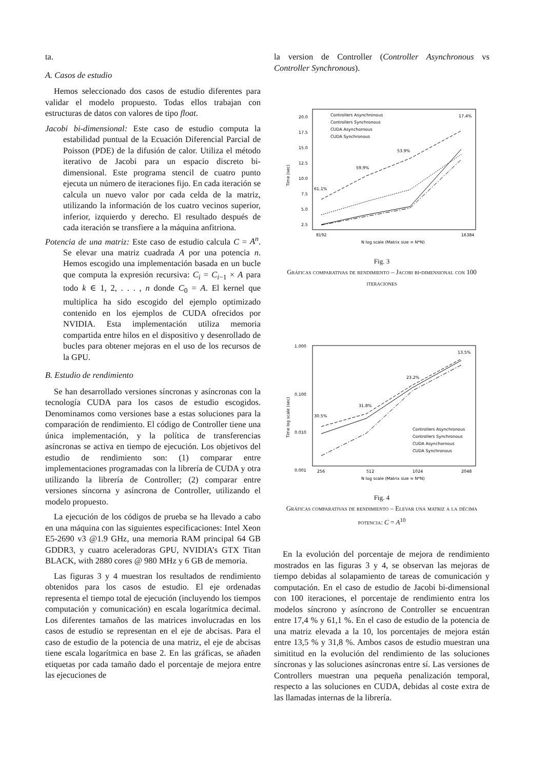ta.
A. Casos de estudio
Hemos seleccionado dos casos de estudio diferentes para validar el modelo propuesto. Todas ellos trabajan con estructuras de datos con valores de tipo float.
Jacobi bi-dimensional: Este caso de estudio computa la estabilidad puntual de la Ecuación Diferencial Parcial de Poisson (PDE) de la difusión de calor. Utiliza el método iterativo de Jacobi para un espacio discreto bi-dimensional. Este programa stencil de cuatro punto ejecuta un número de iteraciones fijo. En cada iteración se calcula un nuevo valor por cada celda de la matriz, utilizando la información de los cuatro vecinos superior, inferior, izquierdo y derecho. El resultado después de cada iteración se transfiere a la máquina anfitriona.
Potencia de una matriz: Este caso de estudio calcula C = A<sup>n</sup>. Se elevar una matriz cuadrada A por una potencia n. Hemos escogido una implementación basada en un bucle que computa la expresión recursiva: C<sub>i</sub> = C<sub>i−1</sub> × A para todo k ∈ 1, 2, . . . , n donde C<sub>0</sub> = A. El kernel que multiplica ha sido escogido del ejemplo optimizado contenido en los ejemplos de CUDA ofrecidos por NVIDIA. Esta implementación utiliza memoria compartida entre hilos en el dispositivo y desenrollado de bucles para obtener mejoras en el uso de los recursos de la GPU.
B. Estudio de rendimiento
Se han desarrollado versiones síncronas y asíncronas con la tecnología CUDA para los casos de estudio escogidos. Denominamos como versiones base a estas soluciones para la comparación de rendimiento. El código de Controller tiene una única implementación, y la política de transferencias asíncronas se activa en tiempo de ejecución. Los objetivos del estudio de rendimiento son: (1) comparar entre implementaciones programadas con la librería de CUDA y otra utilizando la librería de Controller; (2) comparar entre versiones síncorna y asíncrona de Controller, utilizando el modelo propuesto.
La ejecución de los códigos de prueba se ha llevado a cabo en una máquina con las siguientes especificaciones: Intel Xeon E5-2690 v3 @1.9 GHz, una memoria RAM principal 64 GB GDDR3, y cuatro aceleradoras GPU, NVIDIA’s GTX Titan BLACK, with 2880 cores @ 980 MHz y 6 GB de memoria.
Las figuras 3 y 4 muestran los resultados de rendimiento obtenidos para los casos de estudio. El eje ordenadas representa el tiempo total de ejecución (incluyendo los tiempos computación y comunicación) en escala logarítmica decimal. Los diferentes tamaños de las matrices involucradas en los casos de estudio se representan en el eje de abcisas. Para el caso de estudio de la potencia de una matriz, el eje de abcisas tiene escala logarítmica en base 2. En las gráficas, se añaden etiquetas por cada tamaño dado el porcentaje de mejora entre las ejecuciones de
la version de Controller (Controller Asynchronous vs Controller Synchronous).
20.0
17.5
15.0
12.5
10.0
7.5
5.0
2.5
8192
16384
N log scale (Matrix size = N*N)
Time (sec)
61.1%
59.9%
53.9%
17.4%
Controllers Asynchronous
Controllers Synchronous
CUDA Asynchornous
CUDA Synchronous
Fig. 3
Gráficas comparativas de rendimiento – Jacobi bi-dimensional con 100 iteraciones
1.000
0.100
0.010
0.001
256
512
1024
2048
N log scale (Matrix size = N*N)
Time log scale (sec)
30.5%
31.8%
23.2%
13.5%
Controllers Asynchronous
Controllers Synchronous
CUDA Asynchornous
CUDA Synchronous
Fig. 4
Gráficas comparativas de rendimiento – Elevar una matriz a la décima potencia: C = A<sup>10</sup>
En la evolución del porcentaje de mejora de rendimiento mostrados en las figuras 3 y 4, se observan las mejoras de tiempo debidas al solapamiento de tareas de comunicación y computación. En el caso de estudio de Jacobi bi-dimensional con 100 iteraciones, el porcentaje de rendimiento entra los modelos síncrono y asíncrono de Controller se encuentran entre 17,4 % y 61,1 %. En el caso de estudio de la potencia de una matriz elevada a la 10, los porcentajes de mejora están entre 13,5 % y 31,8 %. Ambos casos de estudio muestran una simititud en la evolución del rendimiento de las soluciones síncronas y las soluciones asíncronas entre sí. Las versiones de Controllers muestran una pequeña penalización temporal, respecto a las soluciones en CUDA, debidas al coste extra de las llamadas internas de la librería.